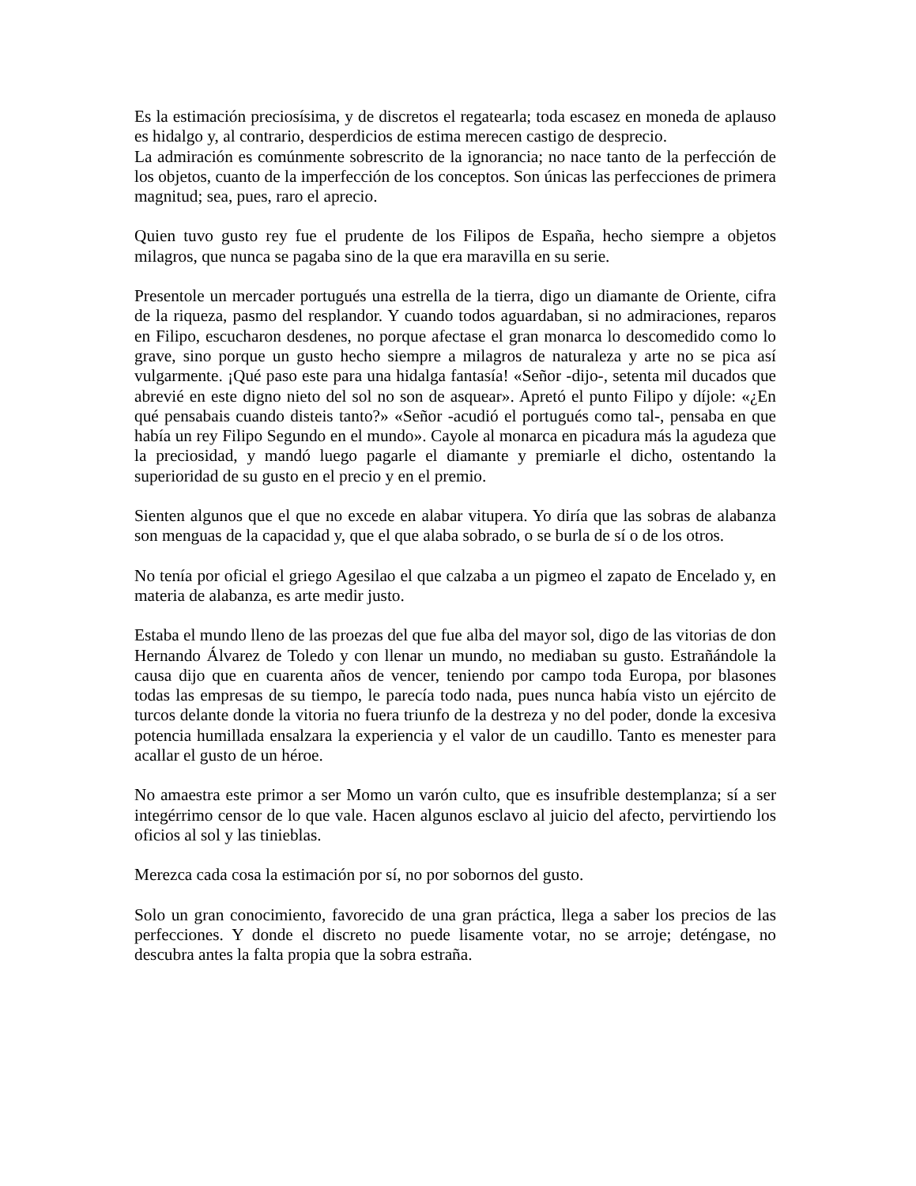Es la estimación preciosísima, y de discretos el regatearla; toda escasez en moneda de aplauso es hidalgo y, al contrario, desperdicios de estima merecen castigo de desprecio.
La admiración es comúnmente sobrescrito de la ignorancia; no nace tanto de la perfección de los objetos, cuanto de la imperfección de los conceptos. Son únicas las perfecciones de primera magnitud; sea, pues, raro el aprecio.
Quien tuvo gusto rey fue el prudente de los Filipos de España, hecho siempre a objetos milagros, que nunca se pagaba sino de la que era maravilla en su serie.
Presentole un mercader portugués una estrella de la tierra, digo un diamante de Oriente, cifra de la riqueza, pasmo del resplandor. Y cuando todos aguardaban, si no admiraciones, reparos en Filipo, escucharon desdenes, no porque afectase el gran monarca lo descomedido como lo grave, sino porque un gusto hecho siempre a milagros de naturaleza y arte no se pica así vulgarmente. ¡Qué paso este para una hidalga fantasía! «Señor -dijo-, setenta mil ducados que abrevié en este digno nieto del sol no son de asquear». Apretó el punto Filipo y díjole: «¿En qué pensabais cuando disteis tanto?» «Señor -acudió el portugués como tal-, pensaba en que había un rey Filipo Segundo en el mundo». Cayole al monarca en picadura más la agudeza que la preciosidad, y mandó luego pagarle el diamante y premiarle el dicho, ostentando la superioridad de su gusto en el precio y en el premio.
Sienten algunos que el que no excede en alabar vitupera. Yo diría que las sobras de alabanza son menguas de la capacidad y, que el que alaba sobrado, o se burla de sí o de los otros.
No tenía por oficial el griego Agesilao el que calzaba a un pigmeo el zapato de Encelado y, en materia de alabanza, es arte medir justo.
Estaba el mundo lleno de las proezas del que fue alba del mayor sol, digo de las vitorias de don Hernando Álvarez de Toledo y con llenar un mundo, no mediaban su gusto. Estrañándole la causa dijo que en cuarenta años de vencer, teniendo por campo toda Europa, por blasones todas las empresas de su tiempo, le parecía todo nada, pues nunca había visto un ejército de turcos delante donde la vitoria no fuera triunfo de la destreza y no del poder, donde la excesiva potencia humillada ensalzara la experiencia y el valor de un caudillo. Tanto es menester para acallar el gusto de un héroe.
No amaestra este primor a ser Momo un varón culto, que es insufrible destemplanza; sí a ser integérrimo censor de lo que vale. Hacen algunos esclavo al juicio del afecto, pervirtiendo los oficios al sol y las tinieblas.
Merezca cada cosa la estimación por sí, no por sobornos del gusto.
Solo un gran conocimiento, favorecido de una gran práctica, llega a saber los precios de las perfecciones. Y donde el discreto no puede lisamente votar, no se arroje; deténgase, no descubra antes la falta propia que la sobra estraña.